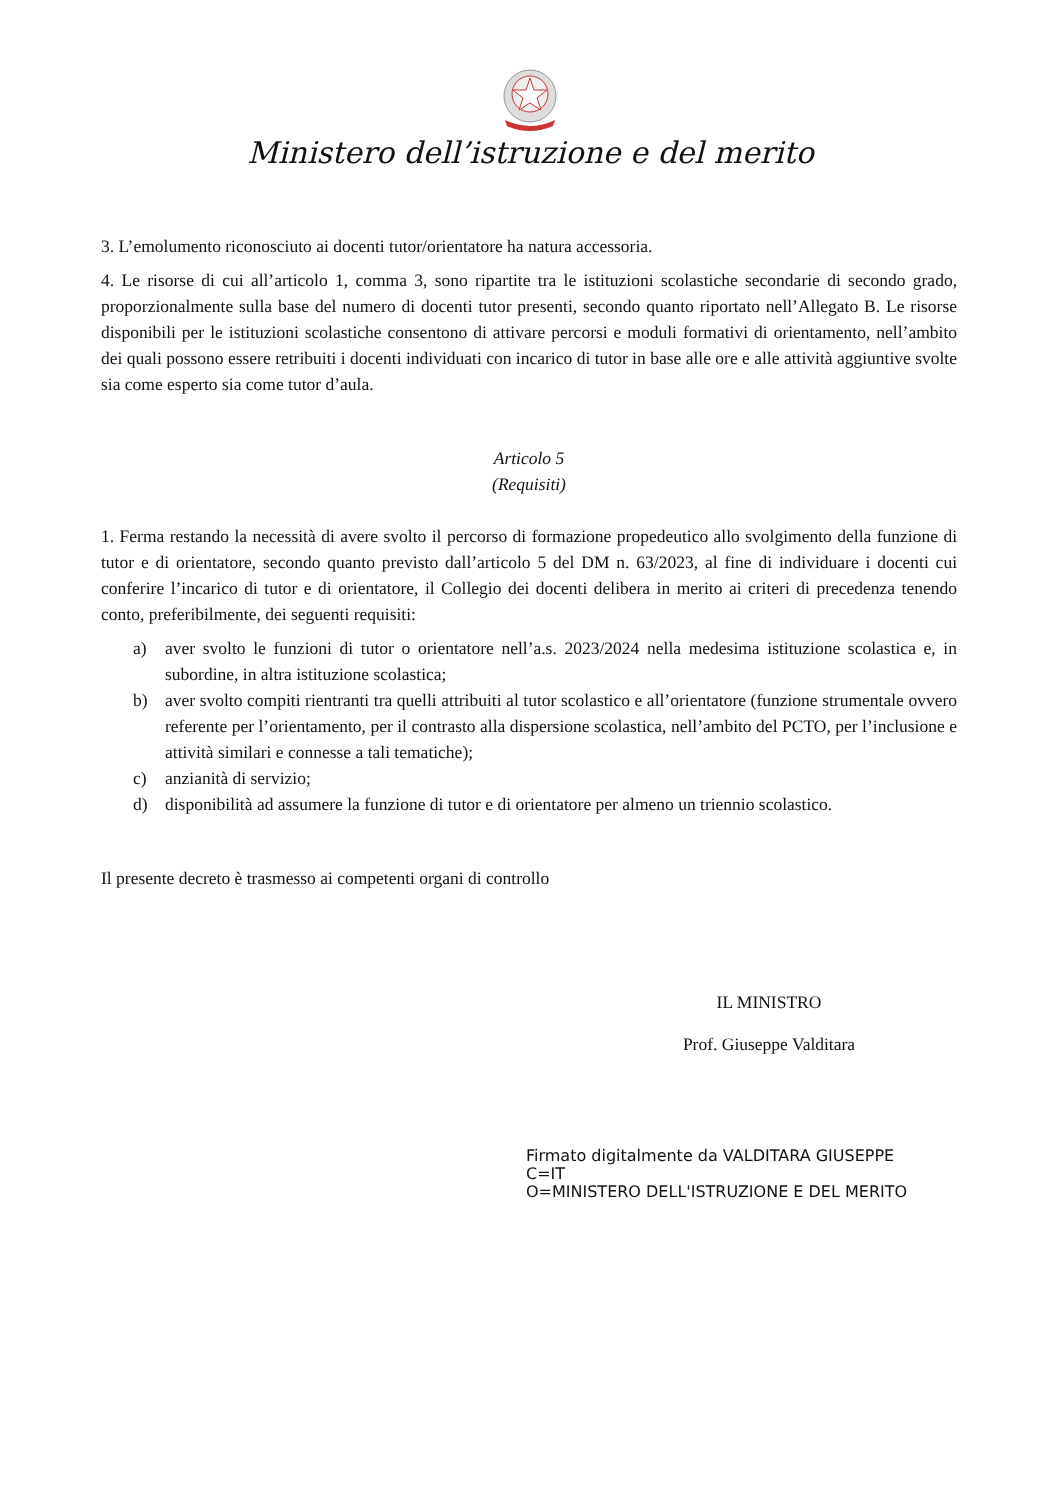Ministero dell’istruzione e del merito
3. L’emolumento riconosciuto ai docenti tutor/orientatore ha natura accessoria.
4. Le risorse di cui all’articolo 1, comma 3, sono ripartite tra le istituzioni scolastiche secondarie di secondo grado, proporzionalmente sulla base del numero di docenti tutor presenti, secondo quanto riportato nell’Allegato B. Le risorse disponibili per le istituzioni scolastiche consentono di attivare percorsi e moduli formativi di orientamento, nell’ambito dei quali possono essere retribuiti i docenti individuati con incarico di tutor in base alle ore e alle attività aggiuntive svolte sia come esperto sia come tutor d’aula.
Articolo 5
(Requisiti)
1. Ferma restando la necessità di avere svolto il percorso di formazione propedeutico allo svolgimento della funzione di tutor e di orientatore, secondo quanto previsto dall’articolo 5 del DM n. 63/2023, al fine di individuare i docenti cui conferire l’incarico di tutor e di orientatore, il Collegio dei docenti delibera in merito ai criteri di precedenza tenendo conto, preferibilmente, dei seguenti requisiti:
a) aver svolto le funzioni di tutor o orientatore nell’a.s. 2023/2024 nella medesima istituzione scolastica e, in subordine, in altra istituzione scolastica;
b) aver svolto compiti rientranti tra quelli attribuiti al tutor scolastico e all’orientatore (funzione strumentale ovvero referente per l’orientamento, per il contrasto alla dispersione scolastica, nell’ambito del PCTO, per l’inclusione e attività similari e connesse a tali tematiche);
c) anzianità di servizio;
d) disponibilità ad assumere la funzione di tutor e di orientatore per almeno un triennio scolastico.
Il presente decreto è trasmesso ai competenti organi di controllo
IL MINISTRO
Prof. Giuseppe Valditara
Firmato digitalmente da VALDITARA GIUSEPPE
C=IT
O=MINISTERO DELL'ISTRUZIONE E DEL MERITO